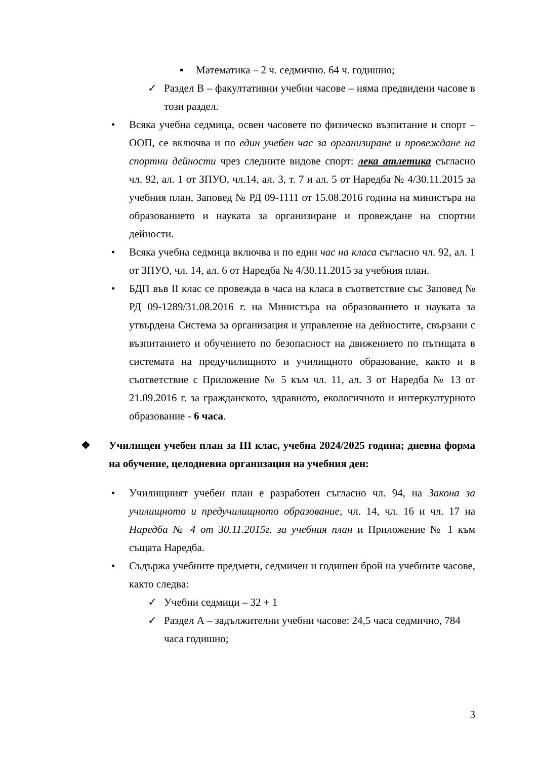▪ Математика – 2 ч. седмично. 64 ч. годишно;
✓ Раздел В – факултативни учебни часове – няма предвидени часове в този раздел.
• Всяка учебна седмица, освен часовете по физическо възпитание и спорт – ООП, се включва и по един учебен час за организиране и провеждане на спортни дейности чрез следните видове спорт: лека атлетика съгласно чл. 92, ал. 1 от ЗПУО, чл.14, ал. 3, т. 7 и ал. 5 от Наредба № 4/30.11.2015 за учебния план, Заповед № РД 09-1111 от 15.08.2016 година на министъра на образованието и науката за организиране и провеждане на спортни дейности.
• Всяка учебна седмица включва и по един час на класа съгласно чл. 92, ал. 1 от ЗПУО, чл. 14, ал. 6 от Наредба № 4/30.11.2015 за учебния план.
• БДП във II клас се провежда в часа на класа в съответствие със Заповед № РД 09-1289/31.08.2016 г. на Министъра на образованието и науката за утвърдена Система за организация и управление на дейностите, свързани с възпитанието и обучението по безопасност на движението по пътищата в системата на предучилищното и училищното образование, както и в съответствие с Приложение № 5 към чл. 11, ал. 3 от Наредба № 13 от 21.09.2016 г. за гражданското, здравното, екологичното и интеркултурното образование - 6 часа.
❖ Училищен учебен план за III клас, учебна 2024/2025 година; дневна форма на обучение, целодневна организация на учебния ден:
• Училищният учебен план е разработен съгласно чл. 94, на Закона за училищното и предучилищното образование, чл. 14, чл. 16 и чл. 17 на Наредба № 4 от 30.11.2015г. за учебния план и Приложение № 1 към същата Наредба.
• Съдържа учебните предмети, седмичен и годишен брой на учебните часове, както следва:
✓ Учебни седмици – 32 + 1
✓ Раздел А – задължителни учебни часове: 24,5 часа седмично, 784 часа годишно;
3